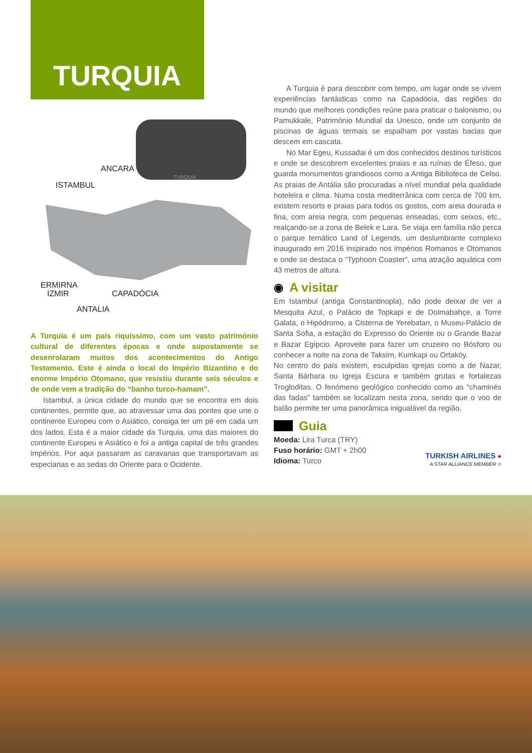TURQUIA
ANCARA
ISTAMBUL
ERMIRNA
IZMIR
CAPADÓCIA
ANTALIA
TURQUIA
A Turquia é um país riquíssimo, com um vasto património cultural de diferentes épocas e onde supostamente se desenrolaram muitos dos acontecimentos do Antigo Testamento. Este é ainda o local do Império Bizantino e do enorme Império Otomano, que resistiu durante seis séculos e de onde vem a tradição do “banho turco-hamam”.
Istambul, a única cidade do mundo que se encontra em dois continentes, permite que, ao atravessar uma das pontes que une o continente Europeu com o Asiático, consiga ter um pé em cada um dos lados. Esta é a maior cidade da Turquia, uma das maiores do continente Europeu e Asiático e foi a antiga capital de três grandes impérios. Por aqui passaram as caravanas que transportavam as especiarias e as sedas do Oriente para o Ocidente.
A Turquia é para descobrir com tempo, um lugar onde se vivem experiências fantásticas como na Capadócia, das regiões do mundo que melhores condições reúne para praticar o balonismo, ou Pamukkale, Património Mundial da Unesco, onde um conjunto de piscinas de águas termais se espalham por vastas bacias que descem em cascata.
No Mar Egeu, Kussadai é um dos conhecidos destinos turísticos e onde se descobrem excelentes praias e as ruínas de Éfeso, que guarda monumentos grandiosos como a Antiga Biblioteca de Celso. As praias de Antália são procuradas a nível mundial pela qualidade hoteleira e clima. Numa costa mediterrânica com cerca de 700 km, existem resorts e praias para todos os gostos, com areia dourada e fina, com areia negra, com pequenas enseadas, com seixos, etc., realçando-se a zona de Belek e Lara. Se viaja em família não perca o parque temático Land of Legends, um deslumbrante complexo inaugurado em 2016 inspirado nos impérios Romanos e Otomanos e onde se destaca o “Typhoon Coaster”, uma atração aquática com 43 metros de altura.
◉ A visitar
Em Istambul (antiga Constantinopla), não pode deixar de ver a Mesquita Azul, o Palácio de Topkapi e de Dolmabahçe, a Torre Galata, o Hipódromo, a Cisterna de Yerebatan, o Museu-Palácio de Santa Sofia, a estação do Expresso do Oriente ou o Grande Bazar e Bazar Egípcio. Aproveite para fazer um cruzeiro no Bósforo ou conhecer a noite na zona de Taksim, Kumkapi ou Ortaköy.
No centro do país existem, esculpidas igrejas como a de Nazar, Santa Bárbara ou Igreja Escura e também grutas e fortalezas Trogloditas. O fenómeno geológico conhecido como as “chaminés das fadas” também se localizam nesta zona, sendo que o voo de balão permite ter uma panorâmica inigualável da região.
Guia
Moeda: Lira Turca (TRY)
Fuso horário: GMT + 2h00
Idioma: Turco
TURKISH AIRLINES ●
A STAR ALLIANCE MEMBER ✩